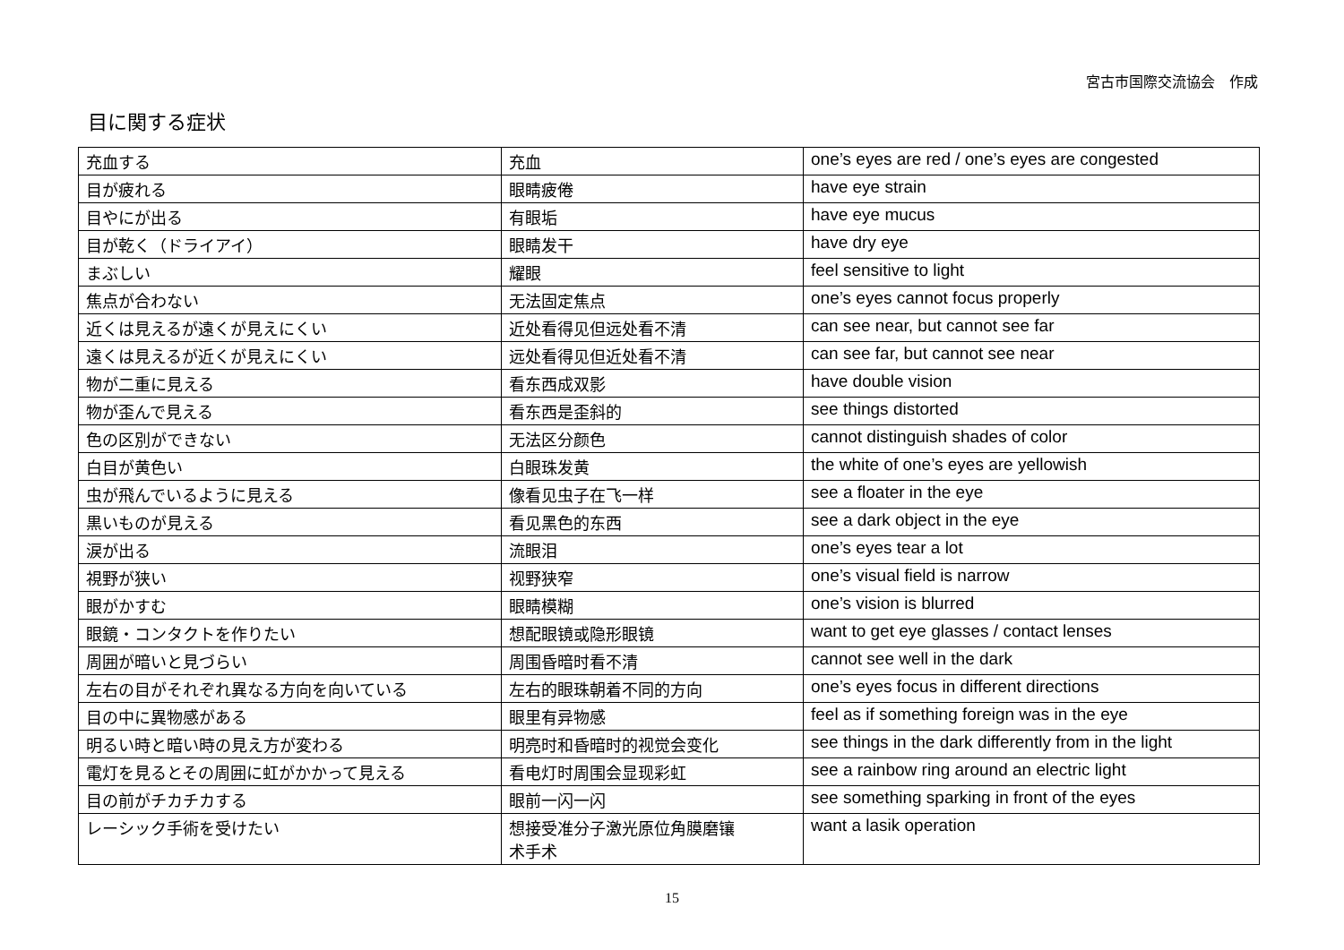宮古市国際交流協会　作成
目に関する症状
| 充血する | 充血 | one’s eyes are red / one’s eyes are congested |
| 目が疲れる | 眼睛疲倦 | have eye strain |
| 目やにが出る | 有眼垢 | have eye mucus |
| 目が乾く（ドライアイ） | 眼睛发干 | have dry eye |
| まぶしい | 耀眼 | feel sensitive to light |
| 焦点が合わない | 无法固定焦点 | one’s eyes cannot focus properly |
| 近くは見えるが遠くが見えにくい | 近处看得见但远处看不清 | can see near, but cannot see far |
| 遠くは見えるが近くが見えにくい | 远处看得见但近处看不清 | can see far, but cannot see near |
| 物が二重に見える | 看东西成双影 | have double vision |
| 物が歪んで見える | 看东西是歪斜的 | see things distorted |
| 色の区別ができない | 无法区分颜色 | cannot distinguish shades of color |
| 白目が黄色い | 白眼珠发黄 | the white of one’s eyes are yellowish |
| 虫が飛んでいるように見える | 像看见虫子在飞一样 | see a floater in the eye |
| 黒いものが見える | 看见黑色的东西 | see a dark object in the eye |
| 涙が出る | 流眼泪 | one’s eyes tear a lot |
| 視野が狭い | 视野狭窄 | one’s visual field is narrow |
| 眼がかすむ | 眼睛模糊 | one’s vision is blurred |
| 眼鏡・コンタクトを作りたい | 想配眼镜或隐形眼镜 | want to get eye glasses / contact lenses |
| 周囲が暗いと見づらい | 周围昏暗时看不清 | cannot see well in the dark |
| 左右の目がそれぞれ異なる方向を向いている | 左右的眼珠朝着不同的方向 | one’s eyes focus in different directions |
| 目の中に異物感がある | 眼里有异物感 | feel as if something foreign was in the eye |
| 明るい時と暗い時の見え方が変わる | 明亮时和昏暗时的视觉会变化 | see things in the dark differently from in the light |
| 電灯を見るとその周囲に虹がかかって見える | 看电灯时周围会显现彩虹 | see a rainbow ring around an electric light |
| 目の前がチカチカする | 眼前一闪一闪 | see something sparking in front of the eyes |
| レーシック手術を受けたい | 想接受准分子激光原位角膜磨镶 术手术 | want a lasik operation |
15